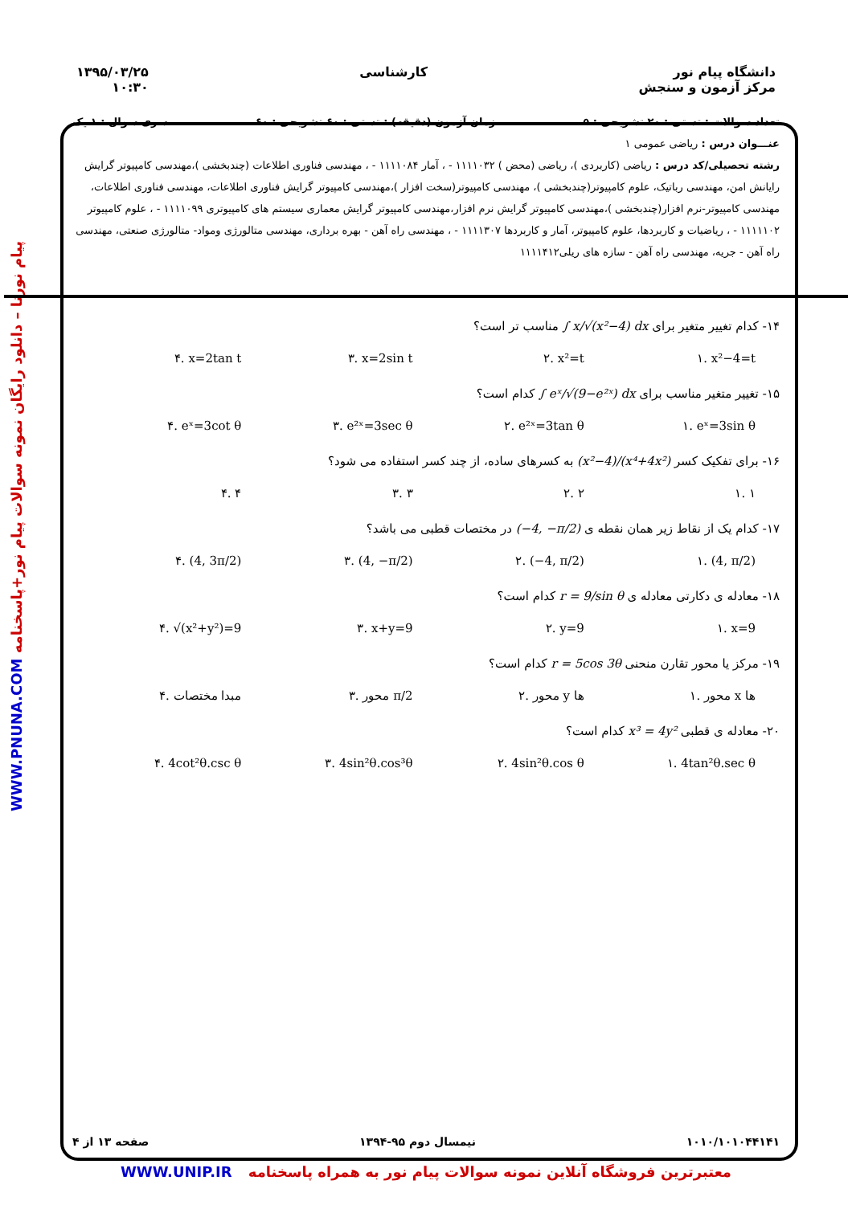دانشگاه پیام نور
مرکز آزمون و سنجش
کارشناسی ۱۳۹۵/۰۳/۲۵
۱۰:۳۰
پیام نورنا – دانلود رایگان نمونه سوالات پیام نور+پاسخنامه WWW.PNUNA.COM
تعداد سوالات : تستی : ۲۰ تشریحی : ۵ زمان آزمون (دقیقه) : تستی : ۶۰ تشریحی : ۶۰ سری سوال : ۱ یک
عنـــوان درس : ریاضی عمومی ۱
رشته تحصیلی/کد درس : ریاضی (کاربردی )، ریاضی (محض ) ۱۱۱۱۰۳۲ - ، آمار ۱۱۱۱۰۸۴ - ، مهندسی فناوری اطلاعات (چندبخشی )،مهندسی کامپیوتر گرایش رایانش امن، مهندسی رباتیک، علوم کامپیوتر(چندبخشی )، مهندسی کامپیوتر(سخت افزار )،مهندسی کامپیوتر گرایش فناوری اطلاعات، مهندسی فناوری اطلاعات، مهندسی کامپیوتر-نرم افزار(چندبخشی )،مهندسی کامپیوتر گرایش نرم افزار،مهندسی کامپیوتر گرایش معماری سیستم های کامپیوتری ۱۱۱۱۰۹۹ - ، علوم کامپیوتر ۱۱۱۱۱۰۲ - ، ریاضیات و کاربردها، علوم کامپیوتر، آمار و کاربردها ۱۱۱۱۳۰۷ - ، مهندسی راه آهن - بهره برداری، مهندسی متالورژی ومواد- متالورژی صنعتی، مهندسی راه آهن - جریه، مهندسی راه آهن - سازه های ریلی۱۱۱۱۴۱۲
۱۴- کدام تغییر متغیر برای ∫ x/√(x²−4) dx مناسب تر است؟
۱. x²−4=t ۲. x²=t ۳. x=2sin t ۴. x=2tan t
۱۵- تغییر متغیر مناسب برای ∫ eˣ/√(9−e²ˣ) dx کدام است؟
۱. eˣ=3sin θ ۲. e²ˣ=3tan θ ۳. e²ˣ=3sec θ ۴. eˣ=3cot θ
۱۶- برای تفکیک کسر (x²−4)/(x⁴+4x²) به کسرهای ساده، از چند کسر استفاده می شود؟
۱. ۱ ۲. ۲ ۳. ۳ ۴. ۴
۱۷- کدام یک از نقاط زیر همان نقطه ی (−4, −π/2) در مختصات قطبی می باشد؟
۱. (4, π/2) ۲. (−4, π/2) ۳. (4, −π/2) ۴. (4, 3π/2)
۱۸- معادله ی دکارتی معادله ی r = 9/sin θ کدام است؟
۱. x=9 ۲. y=9 ۳. x+y=9 ۴. √(x²+y²)=9
۱۹- مرکز یا محور تقارن منحنی r = 5cos 3θ کدام است؟
۱. محور x ها ۲. محور y ها ۳. محور π/2 ۴. مبدا مختصات
۲۰- معادله ی قطبی x³ = 4y² کدام است؟
۱. 4tan²θ.sec θ ۲. 4sin²θ.cos θ ۳. 4sin²θ.cos³θ ۴. 4cot²θ.csc θ
۱۰۱۰/۱۰۱۰۴۴۱۴۱ نیمسال دوم ۹۵-۱۳۹۴ صفحه ۱۳ از ۴
معتبرترین فروشگاه آنلاین نمونه سوالات پیام نور به همراه پاسخنامه WWW.UNIP.IR